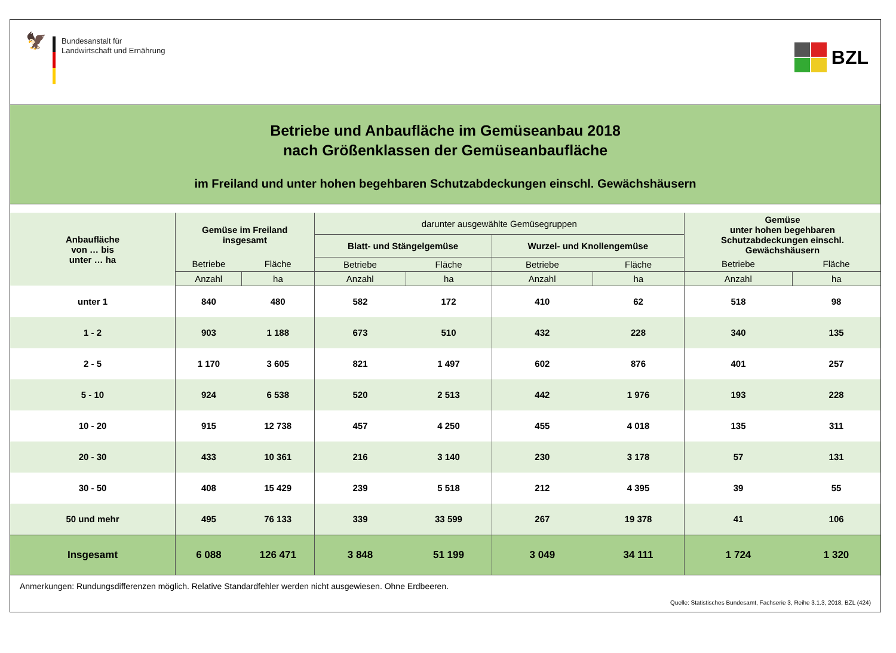🦅
Bundesanstalt für
Landwirtschaft und Ernährung
BZL
Betriebe und Anbaufläche im Gemüseanbau 2018
nach Größenklassen der Gemüseanbaufläche
im Freiland und unter hohen begehbaren Schutzabdeckungen einschl. Gewächshäusern
| Anbaufläche von … bis unter … ha | Gemüse im Freiland insgesamt | | darunter ausgewählte Gemüsegruppen | | | | Gemüse unter hohen begehbaren Schutzabdeckungen einschl. Gewächshäusern | |
| --- | --- | --- | --- | --- | --- | --- | --- | --- |
| | | | Blatt- und Stängelgemüse | | Wurzel- und Knollengemüse | | | |
| | Betriebe | Fläche | Betriebe | Fläche | Betriebe | Fläche | Betriebe | Fläche |
| | Anzahl | ha | Anzahl | ha | Anzahl | ha | Anzahl | ha |
| unter 1 | 840 | 480 | 582 | 172 | 410 | 62 | 518 | 98 |
| 1 - 2 | 903 | 1 188 | 673 | 510 | 432 | 228 | 340 | 135 |
| 2 - 5 | 1 170 | 3 605 | 821 | 1 497 | 602 | 876 | 401 | 257 |
| 5 - 10 | 924 | 6 538 | 520 | 2 513 | 442 | 1 976 | 193 | 228 |
| 10 - 20 | 915 | 12 738 | 457 | 4 250 | 455 | 4 018 | 135 | 311 |
| 20 - 30 | 433 | 10 361 | 216 | 3 140 | 230 | 3 178 | 57 | 131 |
| 30 - 50 | 408 | 15 429 | 239 | 5 518 | 212 | 4 395 | 39 | 55 |
| 50 und mehr | 495 | 76 133 | 339 | 33 599 | 267 | 19 378 | 41 | 106 |
| Insgesamt | 6 088 | 126 471 | 3 848 | 51 199 | 3 049 | 34 111 | 1 724 | 1 320 |
Anmerkungen: Rundungsdifferenzen möglich. Relative Standardfehler werden nicht ausgewiesen. Ohne Erdbeeren.
Quelle: Statistisches Bundesamt, Fachserie 3, Reihe 3.1.3, 2018, BZL (424)